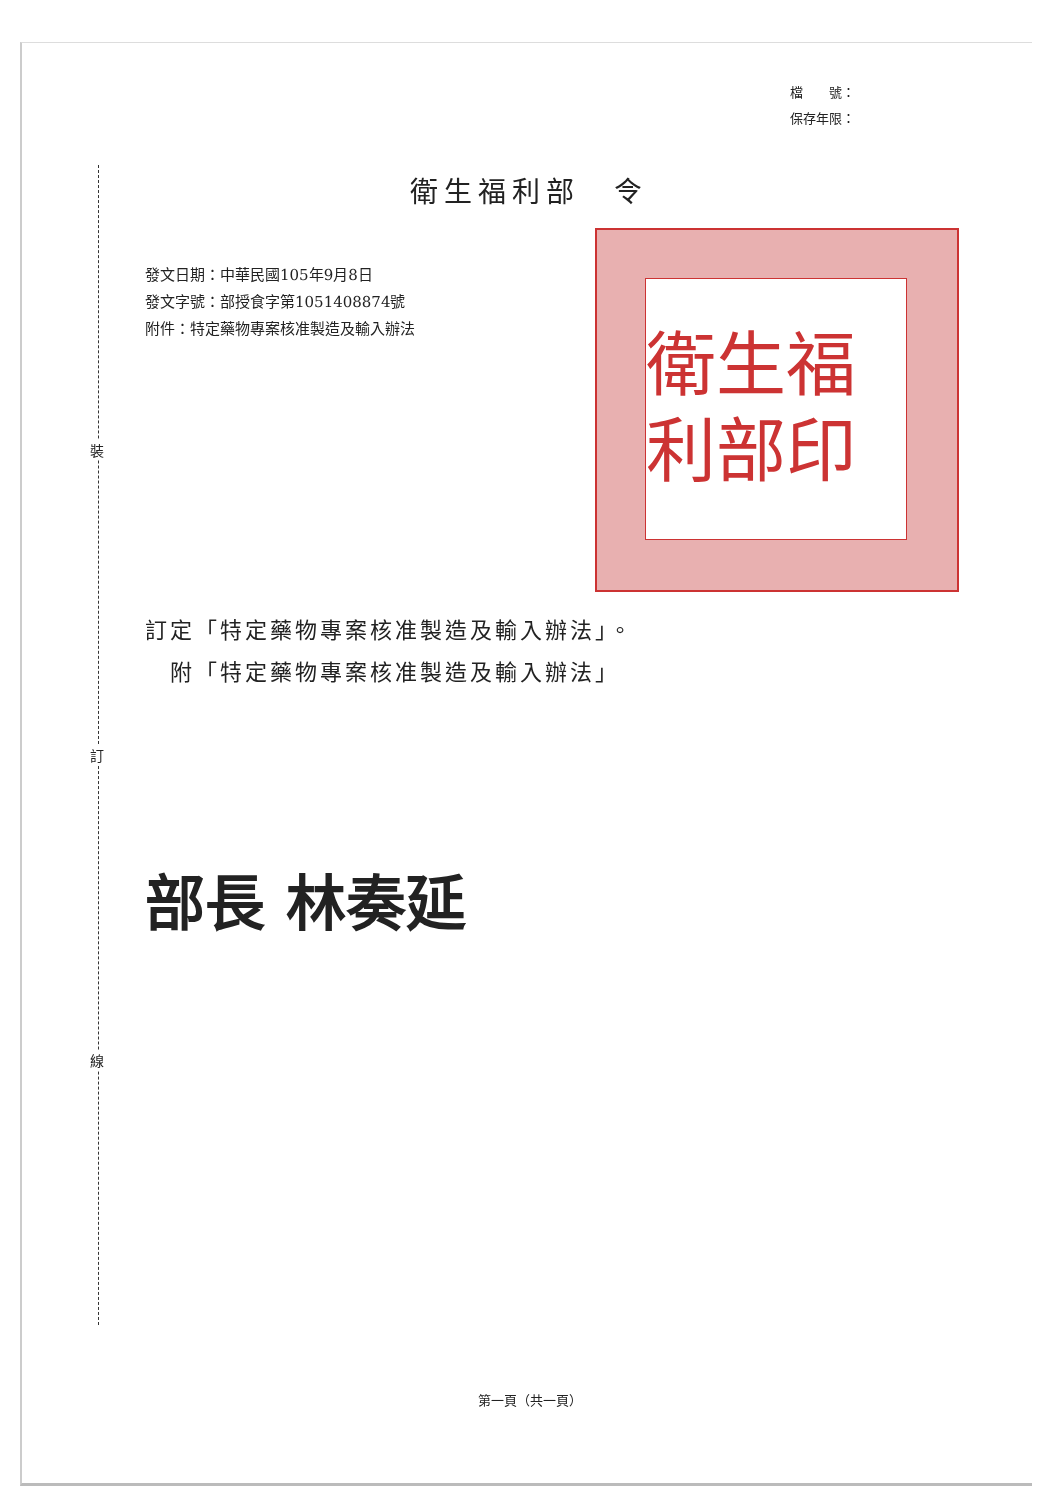檔　　號：
保存年限：
裝
訂
線
衛生福利部　令
發文日期：中華民國105年9月8日
發文字號：部授食字第1051408874號
附件：特定藥物專案核准製造及輸入辦法
衛生福利部印
訂定「特定藥物專案核准製造及輸入辦法」。
　附「特定藥物專案核准製造及輸入辦法」
部長 林奏延
第一頁（共一頁）